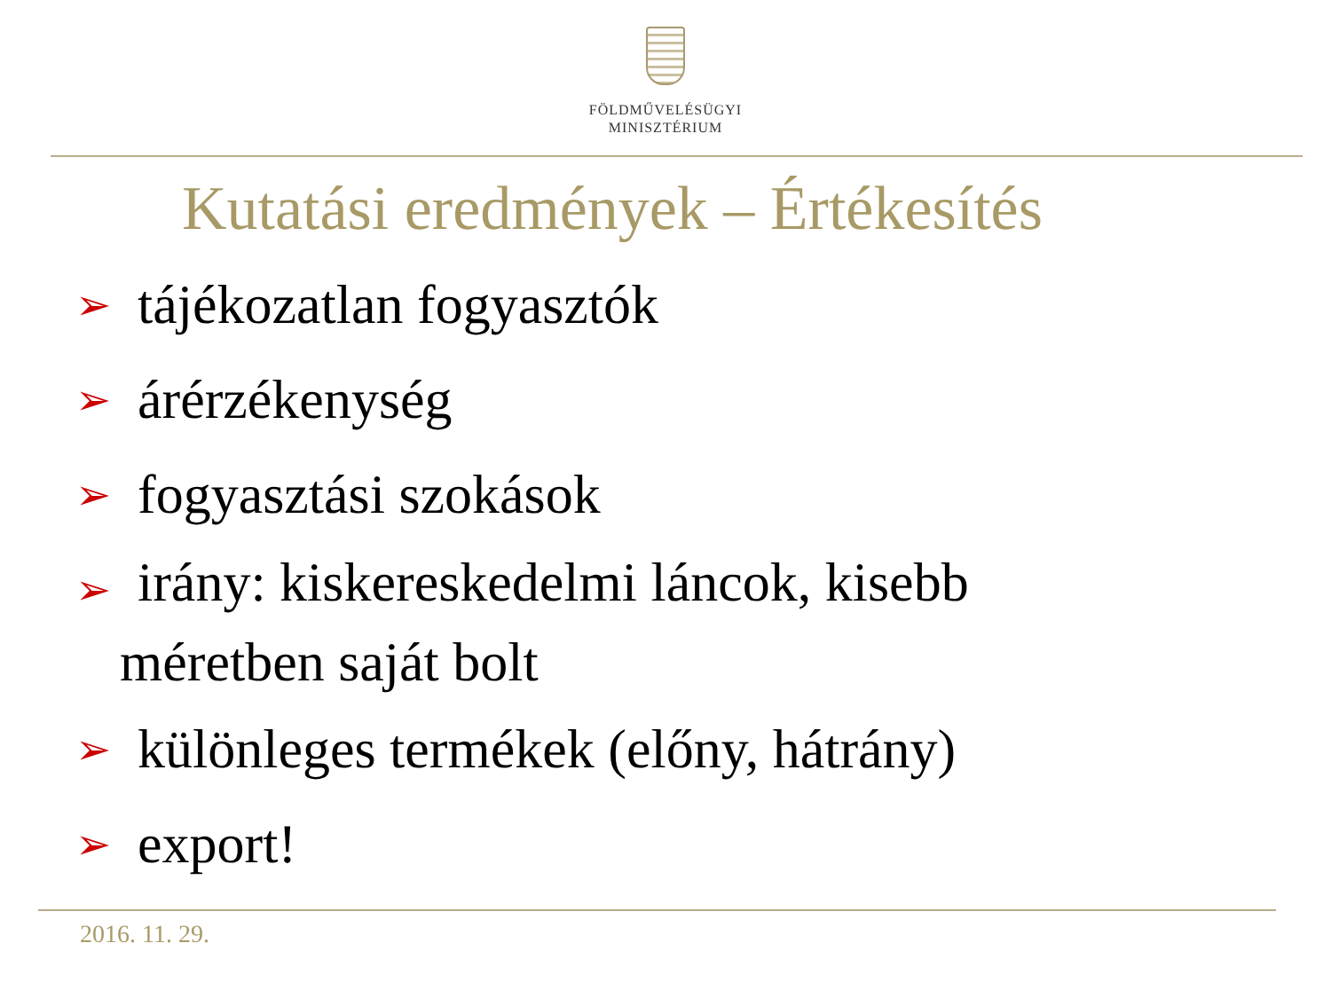FÖLDMŰVELÉSÜGYI
MINISZTÉRIUM
Kutatási eredmények – Értékesítés
➢ tájékozatlan fogyasztók
➢ árérzékenység
➢ fogyasztási szokások
➢ irány: kiskereskedelmi láncok, kisebb
méretben saját bolt
➢ különleges termékek (előny, hátrány)
➢ export!
2016. 11. 29.